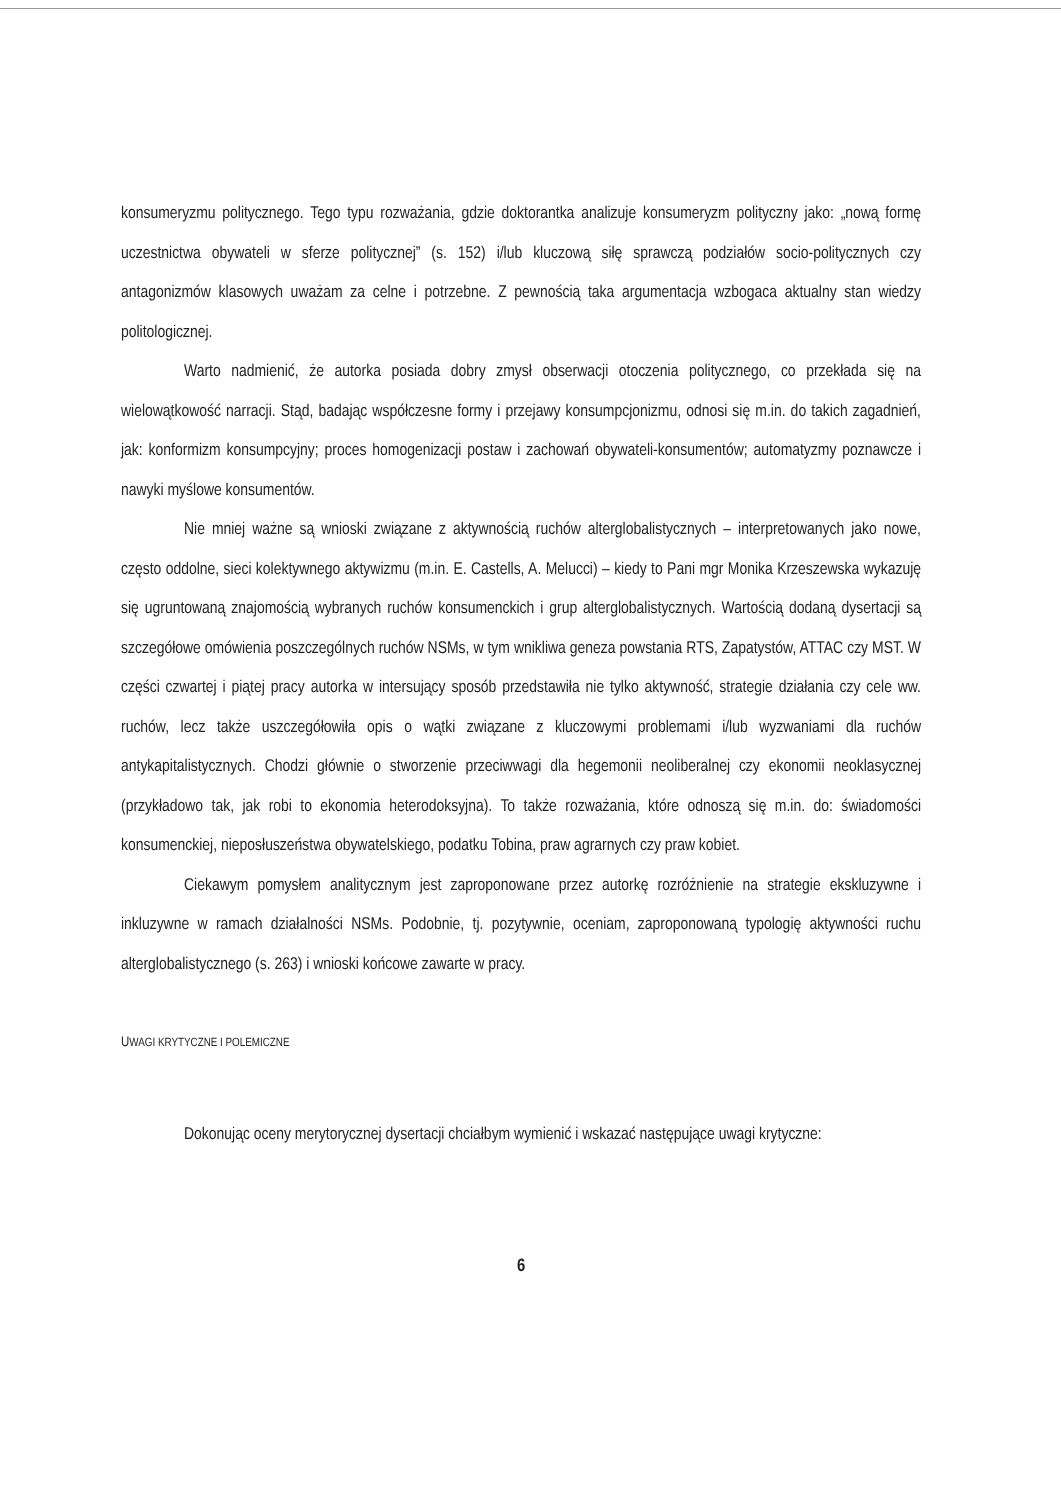konsumeryzmu politycznego. Tego typu rozważania, gdzie doktorantka analizuje konsumeryzm polityczny jako: „nową formę uczestnictwa obywateli w sferze politycznej” (s. 152) i/lub kluczową siłę sprawczą podziałów socio-politycznych czy antagonizmów klasowych uważam za celne i potrzebne. Z pewnością taka argumentacja wzbogaca aktualny stan wiedzy politologicznej.
Warto nadmienić, że autorka posiada dobry zmysł obserwacji otoczenia politycznego, co przekłada się na wielowątkowość narracji. Stąd, badając współczesne formy i przejawy konsumpcjonizmu, odnosi się m.in. do takich zagadnień, jak: konformizm konsumpcyjny; proces homogenizacji postaw i zachowań obywateli-konsumentów; automatyzmy poznawcze i nawyki myślowe konsumentów.
Nie mniej ważne są wnioski związane z aktywnością ruchów alterglobalistycznych – interpretowanych jako nowe, często oddolne, sieci kolektywnego aktywizmu (m.in. E. Castells, A. Melucci) – kiedy to Pani mgr Monika Krzeszewska wykazuję się ugruntowaną znajomością wybranych ruchów konsumenckich i grup alterglobalistycznych. Wartością dodaną dysertacji są szczegółowe omówienia poszczególnych ruchów NSMs, w tym wnikliwa geneza powstania RTS, Zapatystów, ATTAC czy MST. W części czwartej i piątej pracy autorka w intersujący sposób przedstawiła nie tylko aktywność, strategie działania czy cele ww. ruchów, lecz także uszczegółowiła opis o wątki związane z kluczowymi problemami i/lub wyzwaniami dla ruchów antykapitalistycznych. Chodzi głównie o stworzenie przeciwwagi dla hegemonii neoliberalnej czy ekonomii neoklasycznej (przykładowo tak, jak robi to ekonomia heterodoksyjna). To także rozważania, które odnoszą się m.in. do: świadomości konsumenckiej, nieposłuszeństwa obywatelskiego, podatku Tobina, praw agrarnych czy praw kobiet.
Ciekawym pomysłem analitycznym jest zaproponowane przez autorkę rozróżnienie na strategie ekskluzywne i inkluzywne w ramach działalności NSMs. Podobnie, tj. pozytywnie, oceniam, zaproponowaną typologię aktywności ruchu alterglobalistycznego (s. 263) i wnioski końcowe zawarte w pracy.
UWAGI KRYTYCZNE I POLEMICZNE
Dokonując oceny merytorycznej dysertacji chciałbym wymienić i wskazać następujące uwagi krytyczne:
6